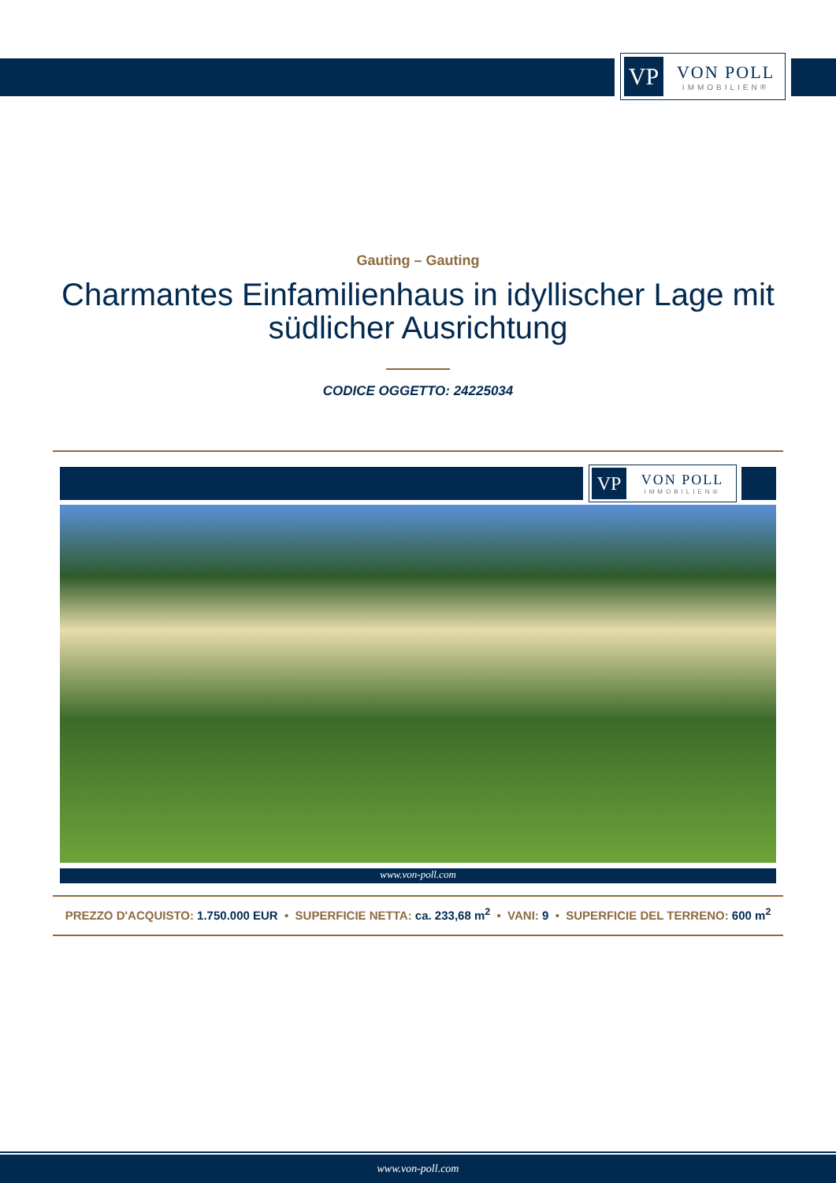VP
VON POLL
IMMOBILIEN®
Gauting – Gauting
Charmantes Einfamilienhaus in idyllischer Lage mit südlicher Ausrichtung
CODICE OGGETTO: 24225034
VP
VON POLL
IMMOBILIEN®
www.von-poll.com
PREZZO D'ACQUISTO: 1.750.000 EUR • SUPERFICIE NETTA: ca. 233,68 m<sup>2</sup> • VANI: 9 • SUPERFICIE DEL TERRENO: 600 m<sup>2</sup>
www.von-poll.com